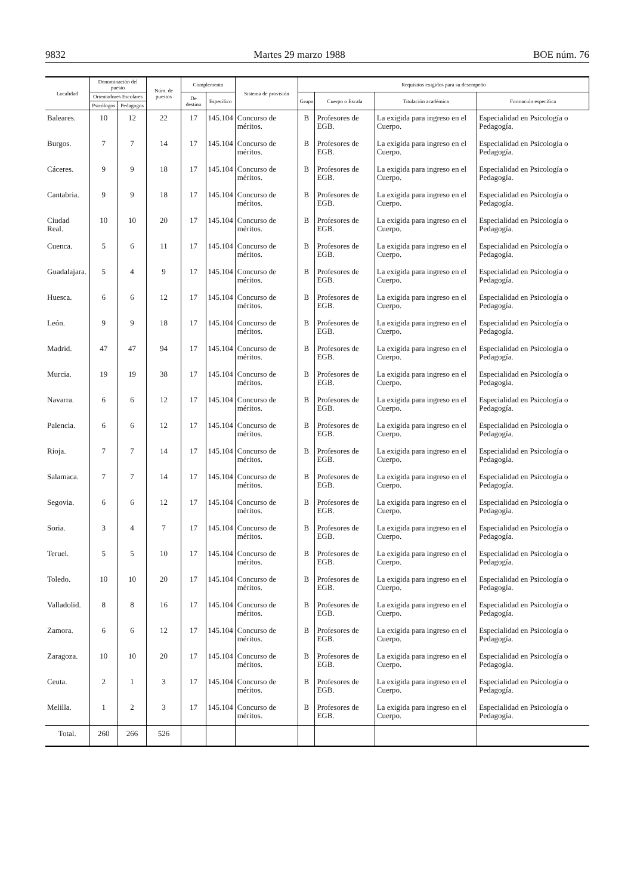9832 Martes 29 marzo 1988 BOE núm. 76
| Localidad | Denominación del puesto | | Núm. de puestos | Complemento | | Sistema de provisión | Requisitos exigidos para su desempeño | | | |
| --- | --- | --- | --- | --- | --- | --- | --- | --- | --- | --- |
| | Orientadores Escolares | | | De destino | Específico | | Grupo | Cuerpo o Escala | Titulación académica | Formación específica |
| | Psicólogos | Pedagogos | | | | | | | | |
| Baleares. | 10 | 12 | 22 | 17 | 145.104 | Concurso de méritos. | B | Profesores de EGB. | La exigida para ingreso en el Cuerpo. | Especialidad en Psicología o Pedagogía. |
| Burgos. | 7 | 7 | 14 | 17 | 145.104 | Concurso de méritos. | B | Profesores de EGB. | La exigida para ingreso en el Cuerpo. | Especialidad en Psicología o Pedagogía. |
| Cáceres. | 9 | 9 | 18 | 17 | 145.104 | Concurso de méritos. | B | Profesores de EGB. | La exigida para ingreso en el Cuerpo. | Especialidad en Psicología o Pedagogía. |
| Cantabria. | 9 | 9 | 18 | 17 | 145.104 | Concurso de méritos. | B | Profesores de EGB. | La exigida para ingreso en el Cuerpo. | Especialidad en Psicología o Pedagogía. |
| Ciudad Real. | 10 | 10 | 20 | 17 | 145.104 | Concurso de méritos. | B | Profesores de EGB. | La exigida para ingreso en el Cuerpo. | Especialidad en Psicología o Pedagogía. |
| Cuenca. | 5 | 6 | 11 | 17 | 145.104 | Concurso de méritos. | B | Profesores de EGB. | La exigida para ingreso en el Cuerpo. | Especialidad en Psicología o Pedagogía. |
| Guadalajara. | 5 | 4 | 9 | 17 | 145.104 | Concurso de méritos. | B | Profesores de EGB. | La exigida para ingreso en el Cuerpo. | Especialidad en Psicología o Pedagogía. |
| Huesca. | 6 | 6 | 12 | 17 | 145.104 | Concurso de méritos. | B | Profesores de EGB. | La exigida para ingreso en el Cuerpo. | Especialidad en Psicología o Pedagogía. |
| León. | 9 | 9 | 18 | 17 | 145.104 | Concurso de méritos. | B | Profesores de EGB. | La exigida para ingreso en el Cuerpo. | Especialidad en Psicología o Pedagogía. |
| Madrid. | 47 | 47 | 94 | 17 | 145.104 | Concurso de méritos. | B | Profesores de EGB. | La exigida para ingreso en el Cuerpo. | Especialidad en Psicología o Pedagogía. |
| Murcia. | 19 | 19 | 38 | 17 | 145.104 | Concurso de méritos. | B | Profesores de EGB. | La exigida para ingreso en el Cuerpo. | Especialidad en Psicología o Pedagogía. |
| Navarra. | 6 | 6 | 12 | 17 | 145.104 | Concurso de méritos. | B | Profesores de EGB. | La exigida para ingreso en el Cuerpo. | Especialidad en Psicología o Pedagogía. |
| Palencia. | 6 | 6 | 12 | 17 | 145.104 | Concurso de méritos. | B | Profesores de EGB. | La exigida para ingreso en el Cuerpo. | Especialidad en Psicología o Pedagogía. |
| Rioja. | 7 | 7 | 14 | 17 | 145.104 | Concurso de méritos. | B | Profesores de EGB. | La exigida para ingreso en el Cuerpo. | Especialidad en Psicología o Pedagogía. |
| Salamaca. | 7 | 7 | 14 | 17 | 145.104 | Concurso de méritos. | B | Profesores de EGB. | La exigida para ingreso en el Cuerpo. | Especialidad en Psicología o Pedagogía. |
| Segovia. | 6 | 6 | 12 | 17 | 145.104 | Concurso de méritos. | B | Profesores de EGB. | La exigida para ingreso en el Cuerpo. | Especialidad en Psicología o Pedagogía. |
| Soria. | 3 | 4 | 7 | 17 | 145.104 | Concurso de méritos. | B | Profesores de EGB. | La exigida para ingreso en el Cuerpo. | Especialidad en Psicología o Pedagogía. |
| Teruel. | 5 | 5 | 10 | 17 | 145.104 | Concurso de méritos. | B | Profesores de EGB. | La exigida para ingreso en el Cuerpo. | Especialidad en Psicología o Pedagogía. |
| Toledo. | 10 | 10 | 20 | 17 | 145.104 | Concurso de méritos. | B | Profesores de EGB. | La exigida para ingreso en el Cuerpo. | Especialidad en Psicología o Pedagogía. |
| Valladolid. | 8 | 8 | 16 | 17 | 145.104 | Concurso de méritos. | B | Profesores de EGB. | La exigida para ingreso en el Cuerpo. | Especialidad en Psicología o Pedagogía. |
| Zamora. | 6 | 6 | 12 | 17 | 145.104 | Concurso de méritos. | B | Profesores de EGB. | La exigida para ingreso en el Cuerpo. | Especialidad en Psicología o Pedagogía. |
| Zaragoza. | 10 | 10 | 20 | 17 | 145.104 | Concurso de méritos. | B | Profesores de EGB. | La exigida para ingreso en el Cuerpo. | Especialidad en Psicología o Pedagogía. |
| Ceuta. | 2 | 1 | 3 | 17 | 145.104 | Concurso de méritos. | B | Profesores de EGB. | La exigida para ingreso en el Cuerpo. | Especialidad en Psicología o Pedagogía. |
| Melilla. | 1 | 2 | 3 | 17 | 145.104 | Concurso de méritos. | B | Profesores de EGB. | La exigida para ingreso en el Cuerpo. | Especialidad en Psicología o Pedagogía. |
| Total. | 260 | 266 | 526 | | | | | | | |